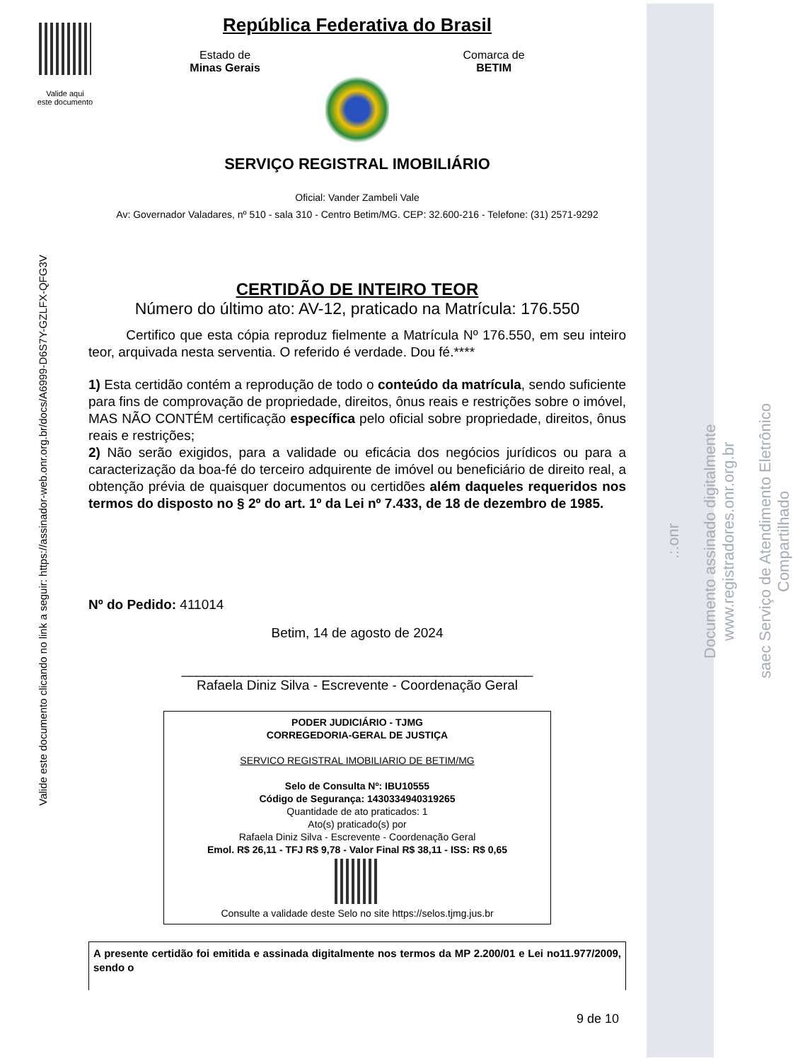.:.onr
Documento assinado digitalmente www.registradores.onr.org.br
saec Serviço de Atendimento Eletrônico Compartilhado
Valide aqui
este documento
Valide este documento clicando no link a seguir: https://assinador-web.onr.org.br/docs/A6999-D6S7Y-GZLFX-QFG3V
República Federativa do Brasil
Estado de
Minas Gerais
Comarca de
BETIM
SERVIÇO REGISTRAL IMOBILIÁRIO
Oficial: Vander Zambeli Vale
Av: Governador Valadares, nº 510 - sala 310 - Centro Betim/MG. CEP: 32.600-216 - Telefone: (31) 2571-9292
CERTIDÃO DE INTEIRO TEOR
Número do último ato: AV-12, praticado na Matrícula: 176.550
Certifico que esta cópia reproduz fielmente a Matrícula Nº 176.550, em seu inteiro teor, arquivada nesta serventia. O referido é verdade. Dou fé.****
1) Esta certidão contém a reprodução de todo o conteúdo da matrícula, sendo suficiente para fins de comprovação de propriedade, direitos, ônus reais e restrições sobre o imóvel, MAS NÃO CONTÉM certificação específica pelo oficial sobre propriedade, direitos, ônus reais e restrições;
2) Não serão exigidos, para a validade ou eficácia dos negócios jurídicos ou para a caracterização da boa-fé do terceiro adquirente de imóvel ou beneficiário de direito real, a obtenção prévia de quaisquer documentos ou certidões além daqueles requeridos nos termos do disposto no § 2º do art. 1º da Lei nº 7.433, de 18 de dezembro de 1985.
Nº do Pedido: 411014
Betim, 14 de agosto de 2024
_______________________________________________
Rafaela Diniz Silva - Escrevente - Coordenação Geral
PODER JUDICIÁRIO - TJMG
CORREGEDORIA-GERAL DE JUSTIÇA
SERVICO REGISTRAL IMOBILIARIO DE BETIM/MG
Selo de Consulta Nº: IBU10555
Código de Segurança: 1430334940319265
Quantidade de ato praticados: 1
Ato(s) praticado(s) por
Rafaela Diniz Silva - Escrevente - Coordenação Geral
Emol. R$ 26,11 - TFJ R$ 9,78 - Valor Final R$ 38,11 - ISS: R$ 0,65
Consulte a validade deste Selo no site https://selos.tjmg.jus.br
A presente certidão foi emitida e assinada digitalmente nos termos da MP 2.200/01 e Lei no11.977/2009, sendo o
9 de 10